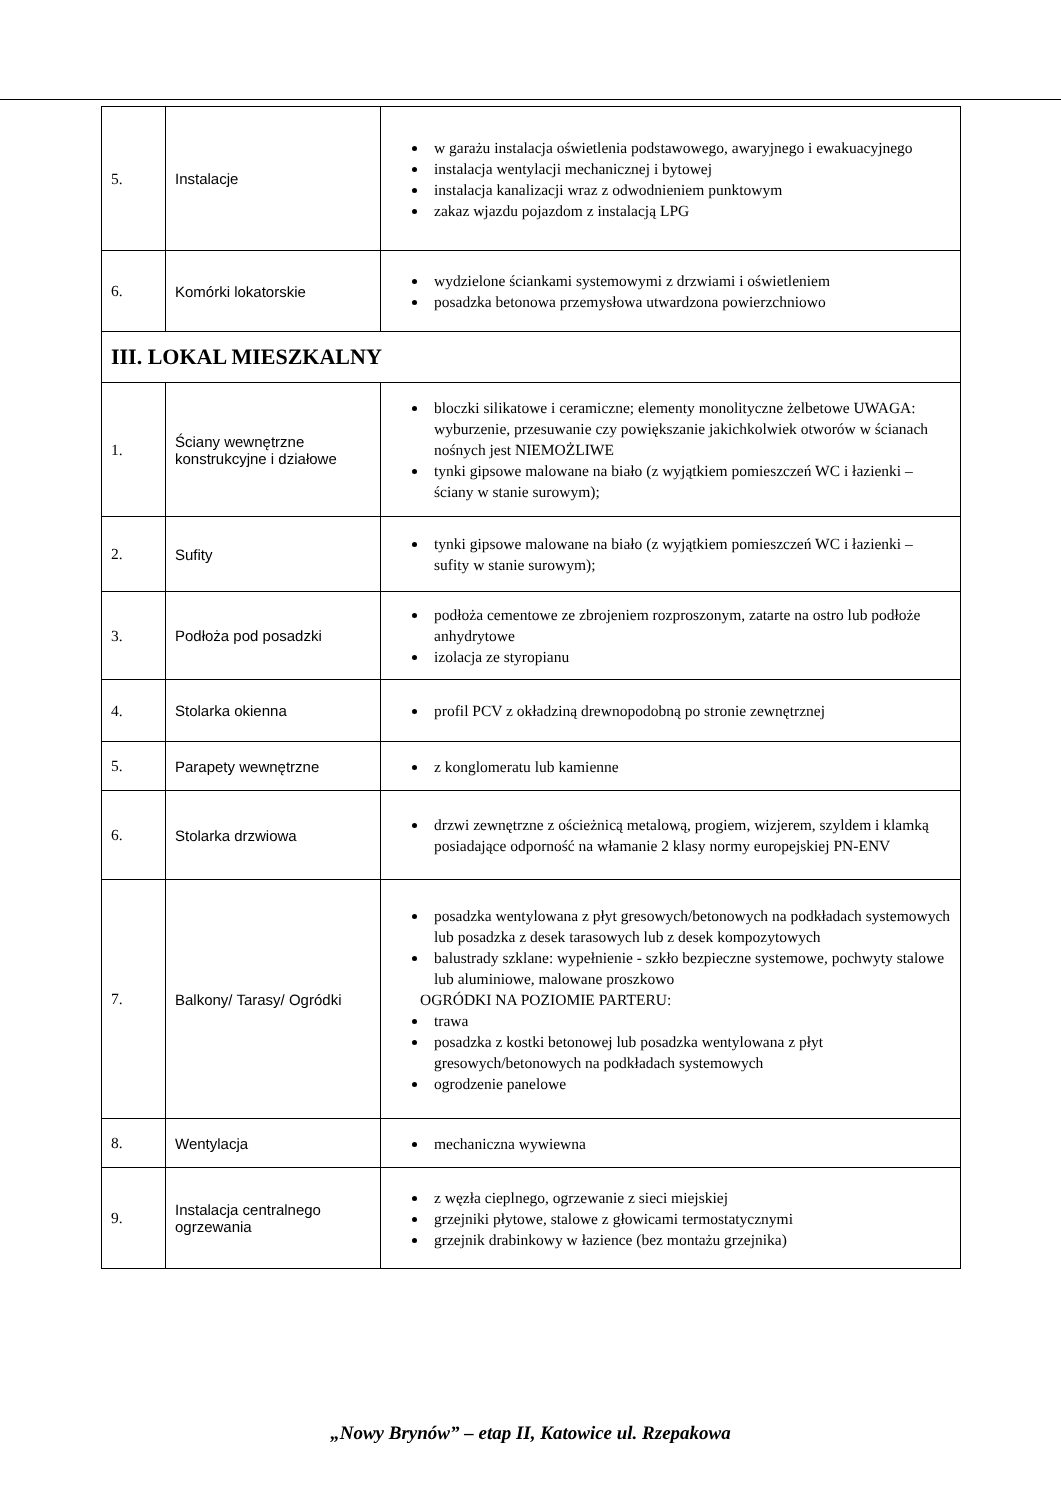| 5. | Instalacje | w garażu instalacja oświetlenia podstawowego, awaryjnego i ewakuacyjnego instalacja wentylacji mechanicznej i bytowej instalacja kanalizacji wraz z odwodnieniem punktowym zakaz wjazdu pojazdom z instalacją LPG |
| 6. | Komórki lokatorskie | wydzielone ściankami systemowymi z drzwiami i oświetleniem posadzka betonowa przemysłowa utwardzona powierzchniowo |
| III. LOKAL MIESZKALNY | | |
| 1. | Ściany wewnętrzne konstrukcyjne i działowe | bloczki silikatowe i ceramiczne; elementy monolityczne żelbetowe UWAGA: wyburzenie, przesuwanie czy powiększanie jakichkolwiek otworów w ścianach nośnych jest NIEMOŻLIWE tynki gipsowe malowane na biało (z wyjątkiem pomieszczeń WC i łazienki – ściany w stanie surowym); |
| 2. | Sufity | tynki gipsowe malowane na biało (z wyjątkiem pomieszczeń WC i łazienki – sufity w stanie surowym); |
| 3. | Podłoża pod posadzki | podłoża cementowe ze zbrojeniem rozproszonym, zatarte na ostro lub podłoże anhydrytowe izolacja ze styropianu |
| 4. | Stolarka okienna | profil PCV z okładziną drewnopodobną po stronie zewnętrznej |
| 5. | Parapety wewnętrzne | z konglomeratu lub kamienne |
| 6. | Stolarka drzwiowa | drzwi zewnętrzne z ościeżnicą metalową, progiem, wizjerem, szyldem i klamką posiadające odporność na włamanie 2 klasy normy europejskiej PN-ENV |
| 7. | Balkony/ Tarasy/ Ogródki | posadzka wentylowana z płyt gresowych/betonowych na podkładach systemowych lub posadzka z desek tarasowych lub z desek kompozytowych balustrady szklane: wypełnienie - szkło bezpieczne systemowe, pochwyty stalowe lub aluminiowe, malowane proszkowo OGRÓDKI NA POZIOMIE PARTERU: trawa posadzka z kostki betonowej lub posadzka wentylowana z płyt gresowych/betonowych na podkładach systemowych ogrodzenie panelowe |
| 8. | Wentylacja | mechaniczna wywiewna |
| 9. | Instalacja centralnego ogrzewania | z węzła cieplnego, ogrzewanie z sieci miejskiej grzejniki płytowe, stalowe z głowicami termostatycznymi grzejnik drabinkowy w łazience (bez montażu grzejnika) |
„Nowy Brynów” – etap II, Katowice ul. Rzepakowa